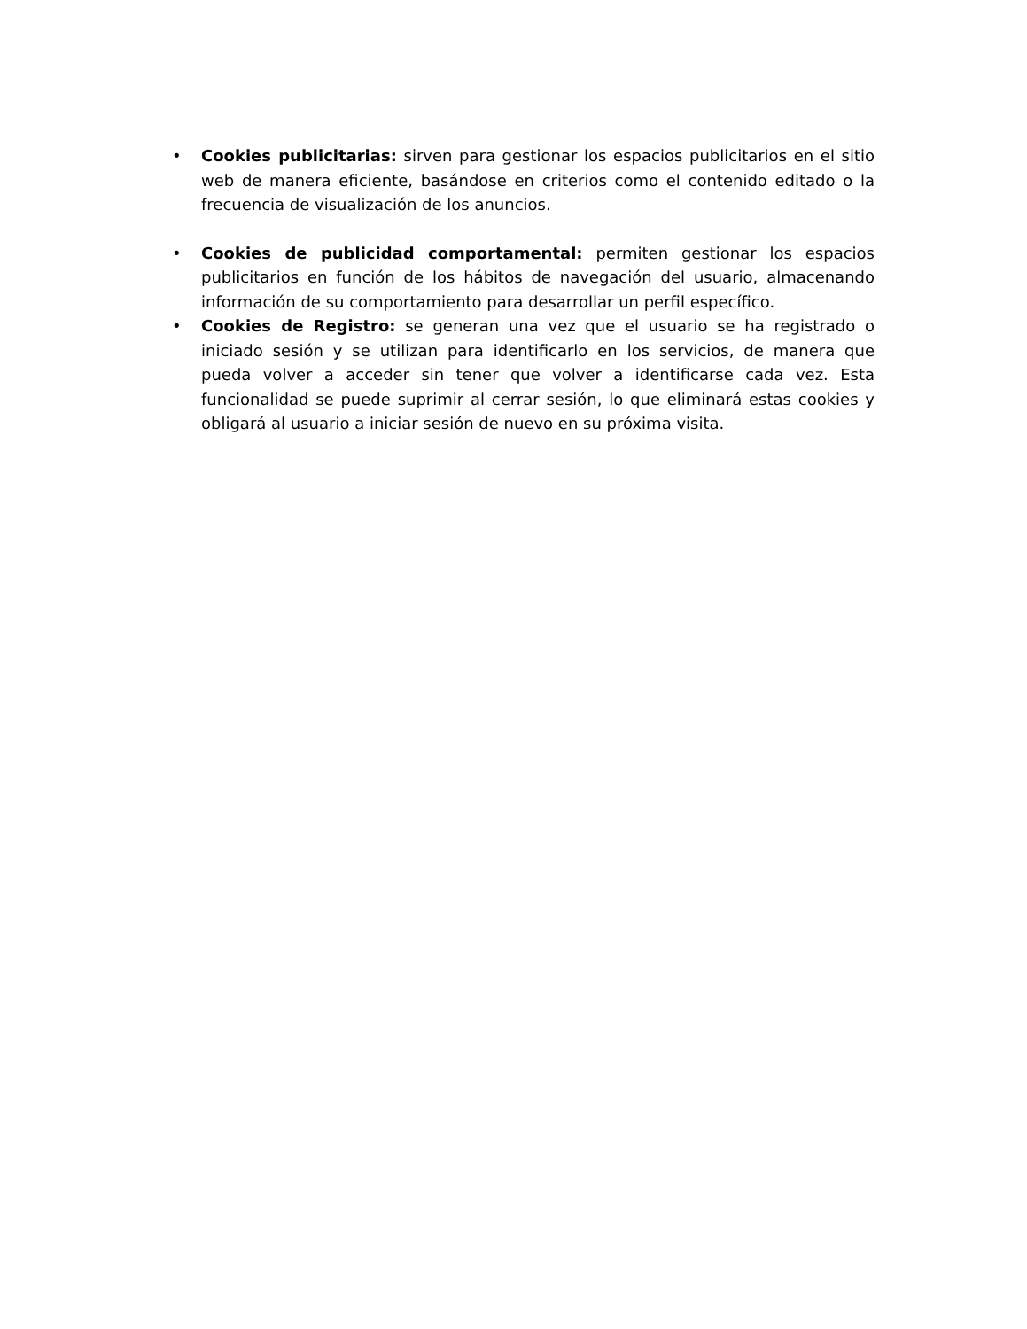• Cookies publicitarias: sirven para gestionar los espacios publicitarios en el sitio web de manera eficiente, basándose en criterios como el contenido editado o la frecuencia de visualización de los anuncios.
• Cookies de publicidad comportamental: permiten gestionar los espacios publicitarios en función de los hábitos de navegación del usuario, almacenando información de su comportamiento para desarrollar un perfil específico.
• Cookies de Registro: se generan una vez que el usuario se ha registrado o iniciado sesión y se utilizan para identificarlo en los servicios, de manera que pueda volver a acceder sin tener que volver a identificarse cada vez. Esta funcionalidad se puede suprimir al cerrar sesión, lo que eliminará estas cookies y obligará al usuario a iniciar sesión de nuevo en su próxima visita.